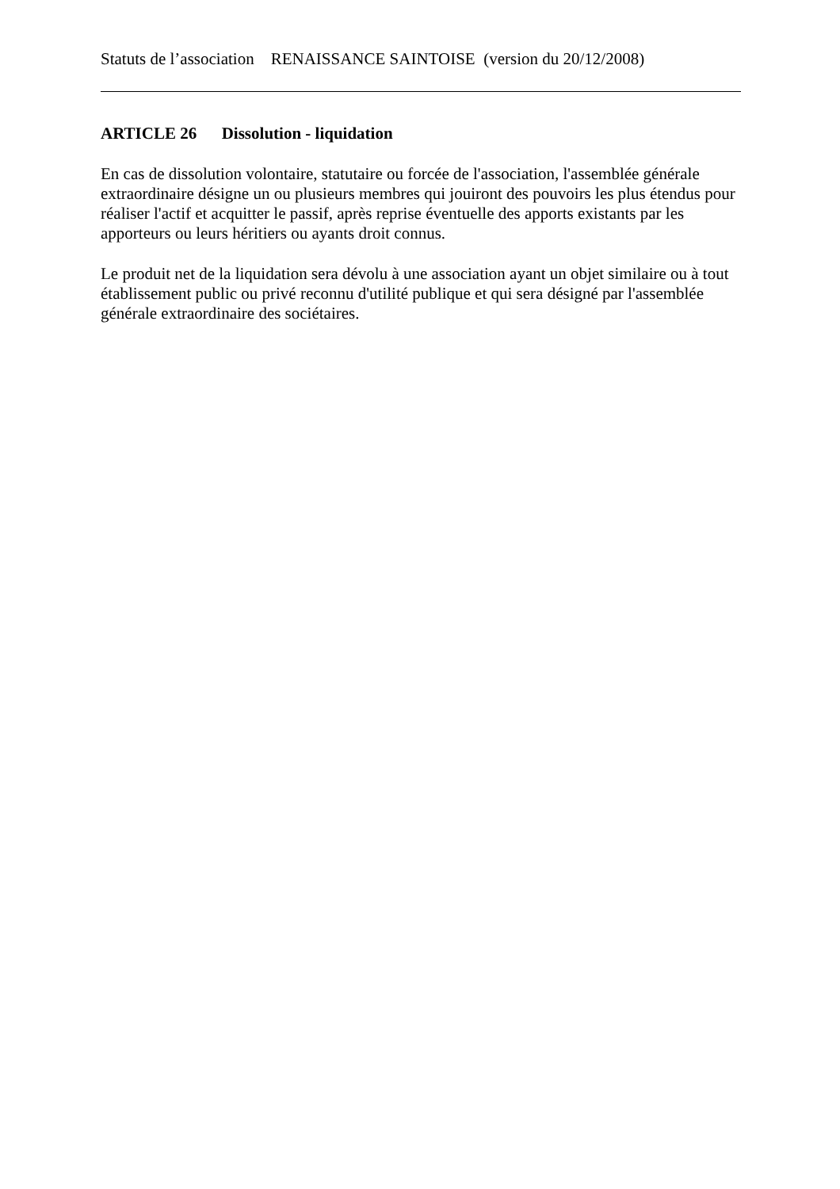Statuts de l’association RENAISSANCE SAINTOISE (version du 20/12/2008)
ARTICLE 26 Dissolution - liquidation
En cas de dissolution volontaire, statutaire ou forcée de l'association, l'assemblée générale extraordinaire désigne un ou plusieurs membres qui jouiront des pouvoirs les plus étendus pour réaliser l'actif et acquitter le passif, après reprise éventuelle des apports existants par les apporteurs ou leurs héritiers ou ayants droit connus.
Le produit net de la liquidation sera dévolu à une association ayant un objet similaire ou à tout établissement public ou privé reconnu d'utilité publique et qui sera désigné par l'assemblée générale extraordinaire des sociétaires.